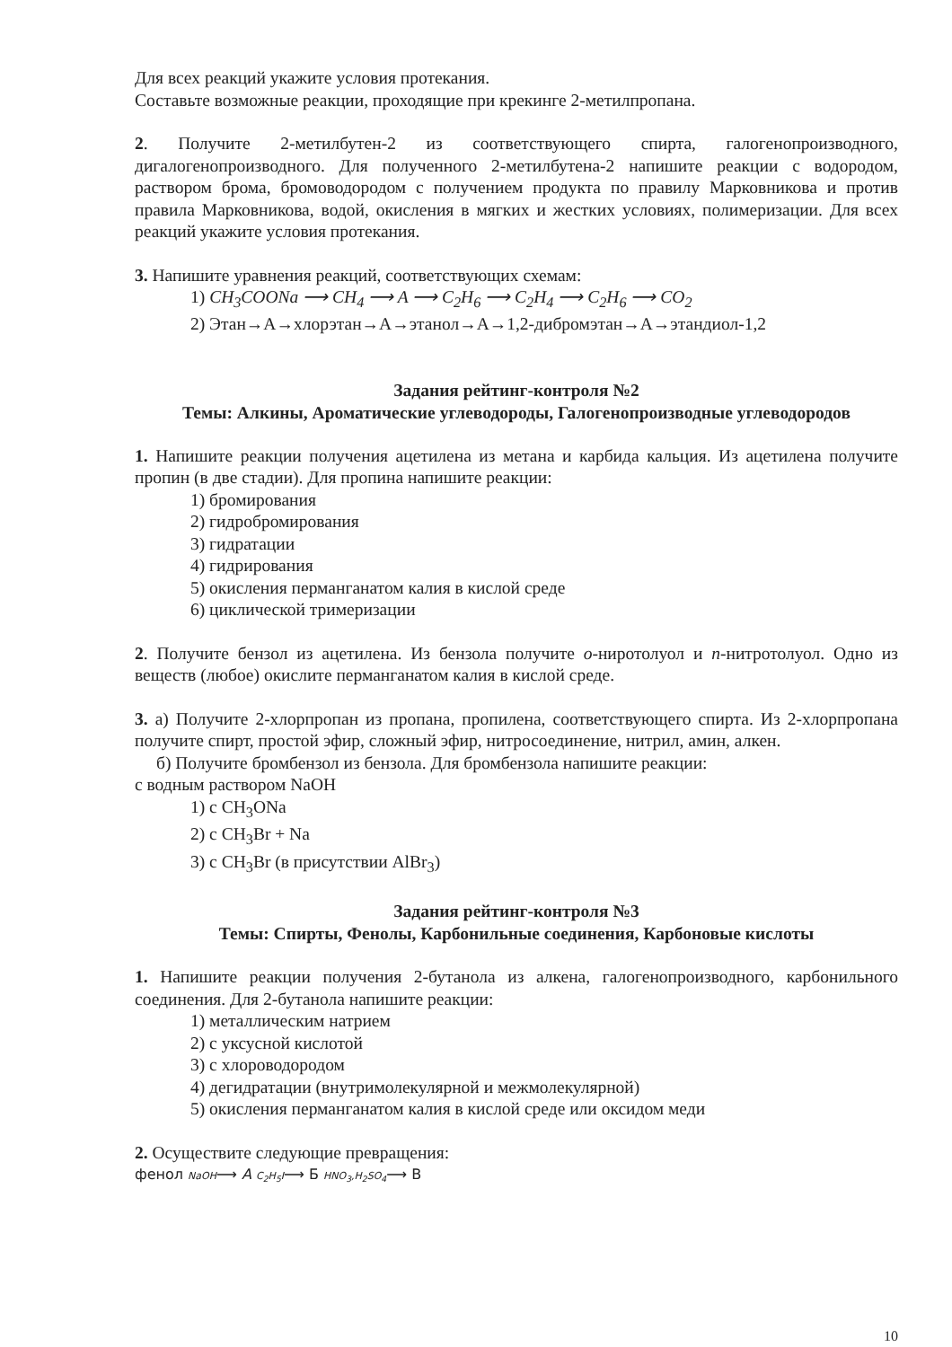Для всех реакций укажите условия протекания.
Составьте возможные реакции, проходящие при крекинге 2-метилпропана.
2. Получите 2-метилбутен-2 из соответствующего спирта, галогенопроизводного, дигалогенопроизводного. Для полученного 2-метилбутена-2 напишите реакции с водородом, раствором брома, бромоводородом с получением продукта по правилу Марковникова и против правила Марковникова, водой, окисления в мягких и жестких условиях, полимеризации. Для всех реакций укажите условия протекания.
3. Напишите уравнения реакций, соответствующих схемам:
1) CH<sub>3</sub>COONa ⟶ CH<sub>4</sub> ⟶ A ⟶ C<sub>2</sub>H<sub>6</sub> ⟶ C<sub>2</sub>H<sub>4</sub> ⟶ C<sub>2</sub>H<sub>6</sub> ⟶ CO<sub>2</sub>
2) Этан→А→хлорэтан→А→этанол→А→1,2-дибромэтан→А→этандиол-1,2
Задания рейтинг-контроля №2
Темы: Алкины, Ароматические углеводороды, Галогенопроизводные углеводородов
1. Напишите реакции получения ацетилена из метана и карбида кальция. Из ацетилена получите пропин (в две стадии). Для пропина напишите реакции:
1) бромирования
2) гидробромирования
3) гидратации
4) гидрирования
5) окисления перманганатом калия в кислой среде
6) циклической тримеризации
2. Получите бензол из ацетилена. Из бензола получите о-ниротолуол и п-нитротолуол. Одно из веществ (любое) окислите перманганатом калия в кислой среде.
3. а) Получите 2-хлорпропан из пропана, пропилена, соответствующего спирта. Из 2-хлорпропана получите спирт, простой эфир, сложный эфир, нитросоединение, нитрил, амин, алкен.
б) Получите бромбензол из бензола. Для бромбензола напишите реакции:
с водным раствором NaOH
1) с CH<sub>3</sub>ONa
2) с CH<sub>3</sub>Br + Na
3) с CH<sub>3</sub>Br (в присутствии AlBr<sub>3</sub>)
Задания рейтинг-контроля №3
Темы: Спирты, Фенолы, Карбонильные соединения, Карбоновые кислоты
1. Напишите реакции получения 2-бутанола из алкена, галогенопроизводного, карбонильного соединения. Для 2-бутанола напишите реакции:
1) металлическим натрием
2) с уксусной кислотой
3) с хлороводородом
4) дегидратации (внутримолекулярной и межмолекулярной)
5) окисления перманганатом калия в кислой среде или оксидом меди
2. Осуществите следующие превращения:
фенол NaOH⟶ A C<sub>2</sub>H<sub>5</sub>I⟶ Б HNO<sub>3</sub>,H<sub>2</sub>SO<sub>4</sub>⟶ В
10